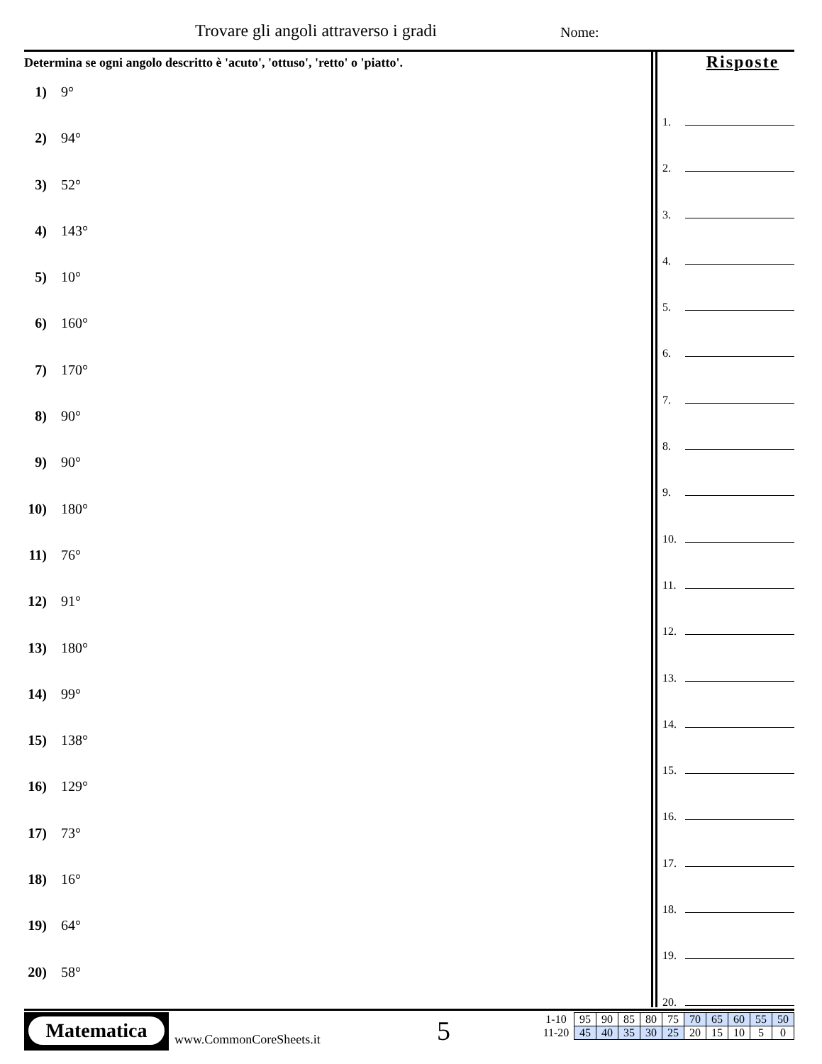Trovare gli angoli attraverso i gradi
Nome:
Determina se ogni angolo descritto è 'acuto', 'ottuso', 'retto' o 'piatto'.
1) 9°
2) 94°
3) 52°
4) 143°
5) 10°
6) 160°
7) 170°
8) 90°
9) 90°
10) 180°
11) 76°
12) 91°
13) 180°
14) 99°
15) 138°
16) 129°
17) 73°
18) 16°
19) 64°
20) 58°
Risposte
1.
2.
3.
4.
5.
6.
7.
8.
9.
10.
11.
12.
13.
14.
15.
16.
17.
18.
19.
20.
Matematica
www.CommonCoreSheets.it 5
| 1-10 | 95 | 90 | 85 | 80 | 75 | 70 | 65 | 60 | 55 | 50 |
| 11-20 | 45 | 40 | 35 | 30 | 25 | 20 | 15 | 10 | 5 | 0 |